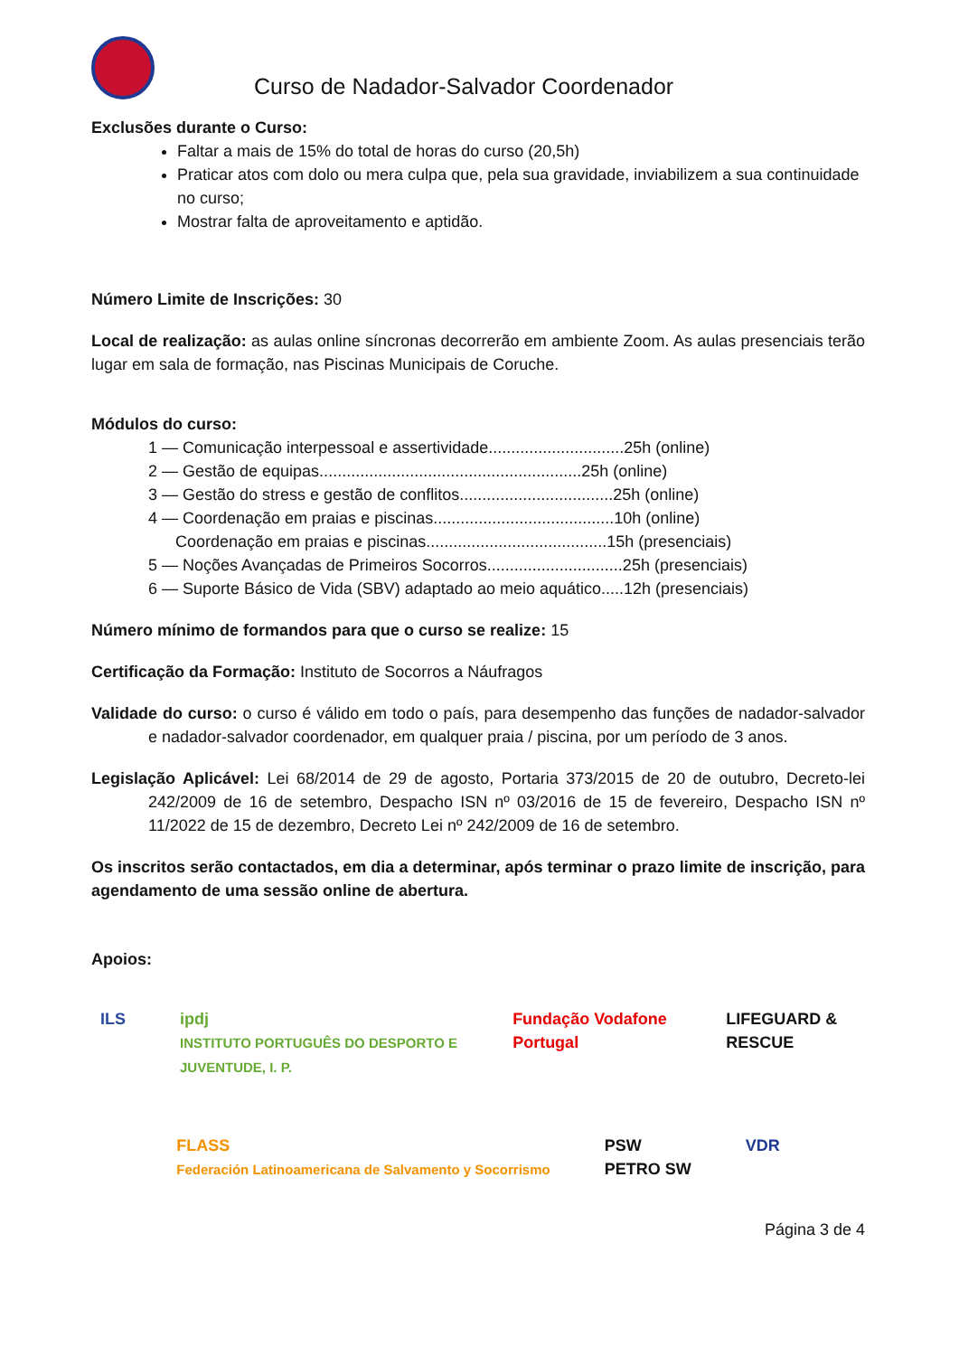Curso de Nadador-Salvador Coordenador
Exclusões durante o Curso:
Faltar a mais de 15% do total de horas do curso (20,5h)
Praticar atos com dolo ou mera culpa que, pela sua gravidade, inviabilizem a sua continuidade no curso;
Mostrar falta de aproveitamento e aptidão.
Número Limite de Inscrições: 30
Local de realização: as aulas online síncronas decorrerão em ambiente Zoom. As aulas presenciais terão lugar em sala de formação, nas Piscinas Municipais de Coruche.
Módulos do curso:
1 — Comunicação interpessoal e assertividade..............................25h (online)
2 — Gestão de equipas..........................................................25h (online)
3 — Gestão do stress e gestão de conflitos..................................25h (online)
4 — Coordenação em praias e piscinas........................................10h (online)
Coordenação em praias e piscinas........................................15h (presenciais)
5 — Noções Avançadas de Primeiros Socorros..............................25h (presenciais)
6 — Suporte Básico de Vida (SBV) adaptado ao meio aquático.....12h (presenciais)
Número mínimo de formandos para que o curso se realize: 15
Certificação da Formação: Instituto de Socorros a Náufragos
Validade do curso: o curso é válido em todo o país, para desempenho das funções de nadador-salvador e nadador-salvador coordenador, em qualquer praia / piscina, por um período de 3 anos.
Legislação Aplicável: Lei 68/2014 de 29 de agosto, Portaria 373/2015 de 20 de outubro, Decreto-lei 242/2009 de 16 de setembro, Despacho ISN nº 03/2016 de 15 de fevereiro, Despacho ISN nº 11/2022 de 15 de dezembro, Decreto Lei nº 242/2009 de 16 de setembro.
Os inscritos serão contactados, em dia a determinar, após terminar o prazo limite de inscrição, para agendamento de uma sessão online de abertura.
Apoios:
ILS ipdj
INSTITUTO PORTUGUÊS DO DESPORTO E JUVENTUDE, I. P. Fundação Vodafone Portugal LIFEGUARD & RESCUE
FLASS
Federación Latinoamericana de Salvamento y Socorrismo PSW
PETRO SW VDR
Página 3 de 4